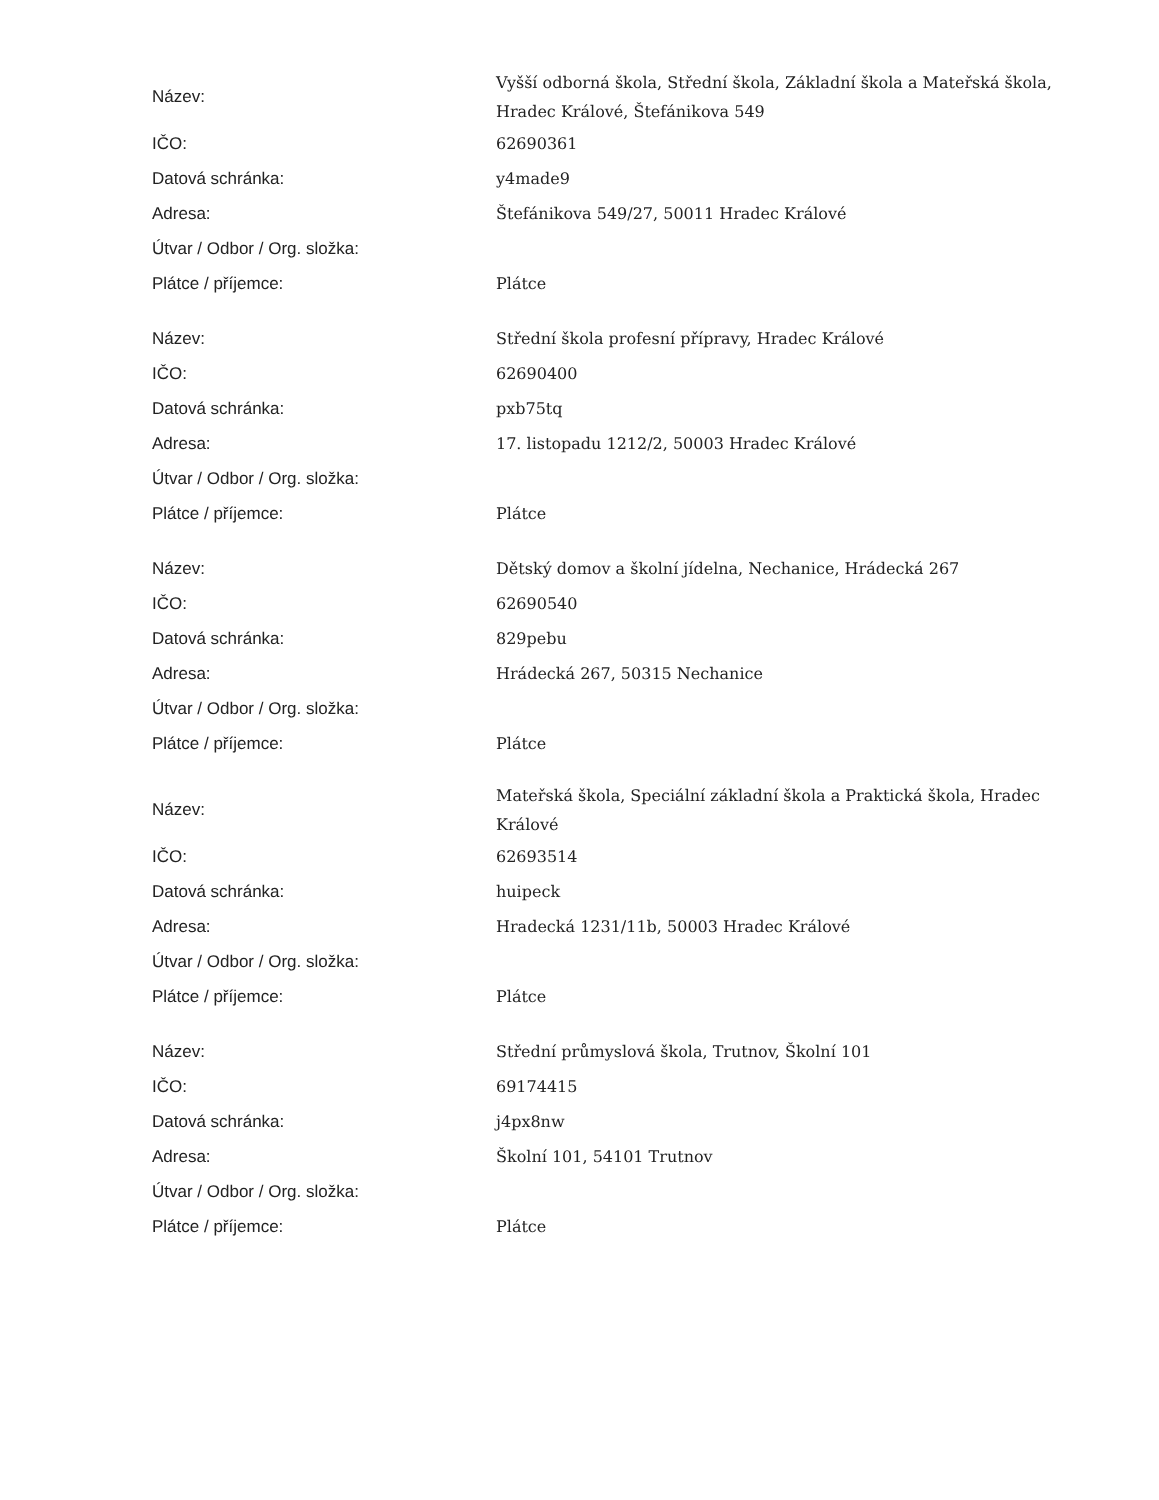| Název: | Vyšší odborná škola, Střední škola, Základní škola a Mateřská škola, Hradec Králové, Štefánikova 549 |
| IČO: | 62690361 |
| Datová schránka: | y4made9 |
| Adresa: | Štefánikova 549/27, 50011 Hradec Králové |
| Útvar / Odbor / Org. složka: | |
| Plátce / příjemce: | Plátce |
| Název: | Střední škola profesní přípravy, Hradec Králové |
| IČO: | 62690400 |
| Datová schránka: | pxb75tq |
| Adresa: | 17. listopadu 1212/2, 50003 Hradec Králové |
| Útvar / Odbor / Org. složka: | |
| Plátce / příjemce: | Plátce |
| Název: | Dětský domov a školní jídelna, Nechanice, Hrádecká 267 |
| IČO: | 62690540 |
| Datová schránka: | 829pebu |
| Adresa: | Hrádecká 267, 50315 Nechanice |
| Útvar / Odbor / Org. složka: | |
| Plátce / příjemce: | Plátce |
| Název: | Mateřská škola, Speciální základní škola a Praktická škola, Hradec Králové |
| IČO: | 62693514 |
| Datová schránka: | huipeck |
| Adresa: | Hradecká 1231/11b, 50003 Hradec Králové |
| Útvar / Odbor / Org. složka: | |
| Plátce / příjemce: | Plátce |
| Název: | Střední průmyslová škola, Trutnov, Školní 101 |
| IČO: | 69174415 |
| Datová schránka: | j4px8nw |
| Adresa: | Školní 101, 54101 Trutnov |
| Útvar / Odbor / Org. složka: | |
| Plátce / příjemce: | Plátce |